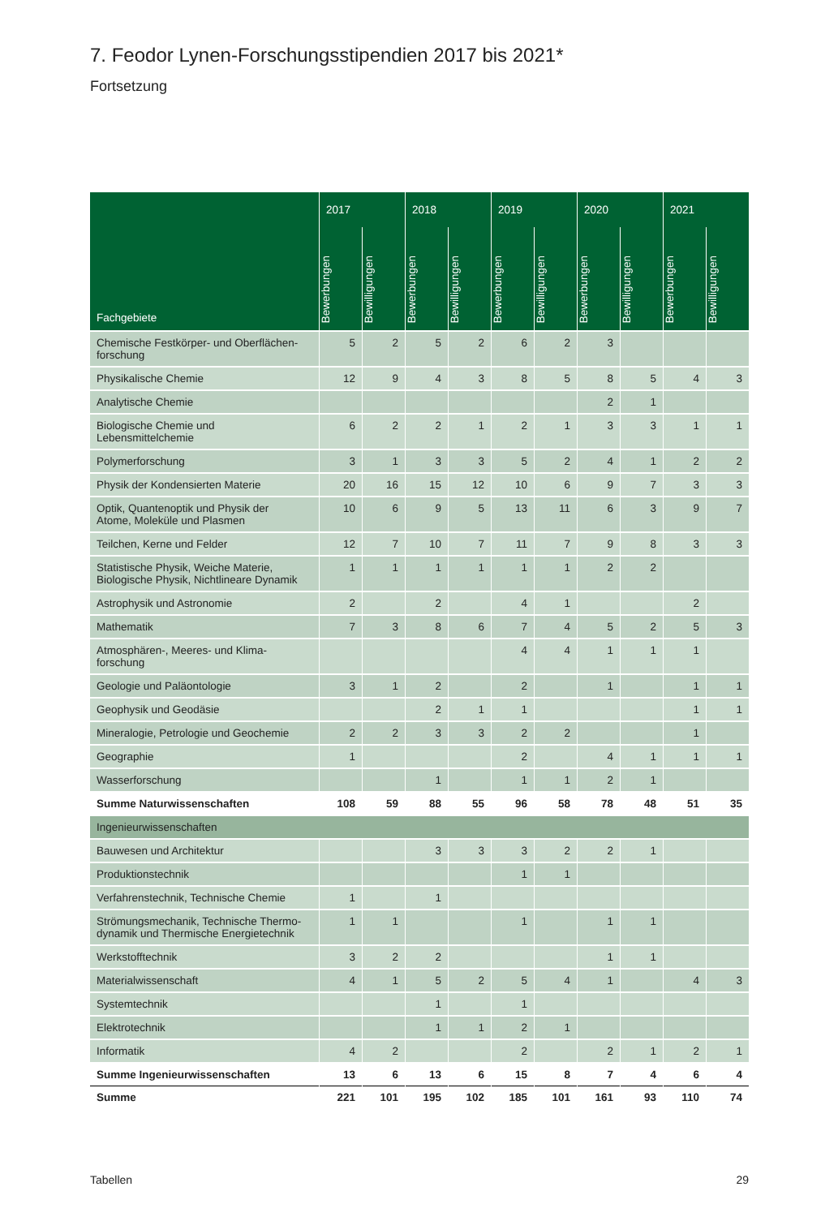7. Feodor Lynen-Forschungsstipendien 2017 bis 2021*
Fortsetzung
| Fachgebiete | 2017 | | 2018 | | 2019 | | 2020 | | 2021 | |
| --- | --- | --- | --- | --- | --- | --- | --- | --- | --- | --- |
| | Bewerbungen | Bewilligungen | Bewerbungen | Bewilligungen | Bewerbungen | Bewilligungen | Bewerbungen | Bewilligungen | Bewerbungen | Bewilligungen |
| Chemische Festkörper- und Oberflächen- forschung | 5 | 2 | 5 | 2 | 6 | 2 | 3 | | | |
| Physikalische Chemie | 12 | 9 | 4 | 3 | 8 | 5 | 8 | 5 | 4 | 3 |
| Analytische Chemie | | | | | | | 2 | 1 | | |
| Biologische Chemie und Lebensmittelchemie | 6 | 2 | 2 | 1 | 2 | 1 | 3 | 3 | 1 | 1 |
| Polymerforschung | 3 | 1 | 3 | 3 | 5 | 2 | 4 | 1 | 2 | 2 |
| Physik der Kondensierten Materie | 20 | 16 | 15 | 12 | 10 | 6 | 9 | 7 | 3 | 3 |
| Optik, Quantenoptik und Physik der Atome, Moleküle und Plasmen | 10 | 6 | 9 | 5 | 13 | 11 | 6 | 3 | 9 | 7 |
| Teilchen, Kerne und Felder | 12 | 7 | 10 | 7 | 11 | 7 | 9 | 8 | 3 | 3 |
| Statistische Physik, Weiche Materie, Biologische Physik, Nichtlineare Dynamik | 1 | 1 | 1 | 1 | 1 | 1 | 2 | 2 | | |
| Astrophysik und Astronomie | 2 | | 2 | | 4 | 1 | | | 2 | |
| Mathematik | 7 | 3 | 8 | 6 | 7 | 4 | 5 | 2 | 5 | 3 |
| Atmosphären-, Meeres- und Klima- forschung | | | | | 4 | 4 | 1 | 1 | 1 | |
| Geologie und Paläontologie | 3 | 1 | 2 | | 2 | | 1 | | 1 | 1 |
| Geophysik und Geodäsie | | | 2 | 1 | 1 | | | | 1 | 1 |
| Mineralogie, Petrologie und Geochemie | 2 | 2 | 3 | 3 | 2 | 2 | | | 1 | |
| Geographie | 1 | | | | 2 | | 4 | 1 | 1 | 1 |
| Wasserforschung | | | 1 | | 1 | 1 | 2 | 1 | | |
| Summe Naturwissenschaften | 108 | 59 | 88 | 55 | 96 | 58 | 78 | 48 | 51 | 35 |
| Ingenieurwissenschaften | | | | | | | | | | |
| Bauwesen und Architektur | | | 3 | 3 | 3 | 2 | 2 | 1 | | |
| Produktionstechnik | | | | | 1 | 1 | | | | |
| Verfahrenstechnik, Technische Chemie | 1 | | 1 | | | | | | | |
| Strömungsmechanik, Technische Thermo- dynamik und Thermische Energietechnik | 1 | 1 | | | 1 | | 1 | 1 | | |
| Werkstofftechnik | 3 | 2 | 2 | | | | 1 | 1 | | |
| Materialwissenschaft | 4 | 1 | 5 | 2 | 5 | 4 | 1 | | 4 | 3 |
| Systemtechnik | | | 1 | | 1 | | | | | |
| Elektrotechnik | | | 1 | 1 | 2 | 1 | | | | |
| Informatik | 4 | 2 | | | 2 | | 2 | 1 | 2 | 1 |
| Summe Ingenieurwissenschaften | 13 | 6 | 13 | 6 | 15 | 8 | 7 | 4 | 6 | 4 |
| Summe | 221 | 101 | 195 | 102 | 185 | 101 | 161 | 93 | 110 | 74 |
Tabellen 29